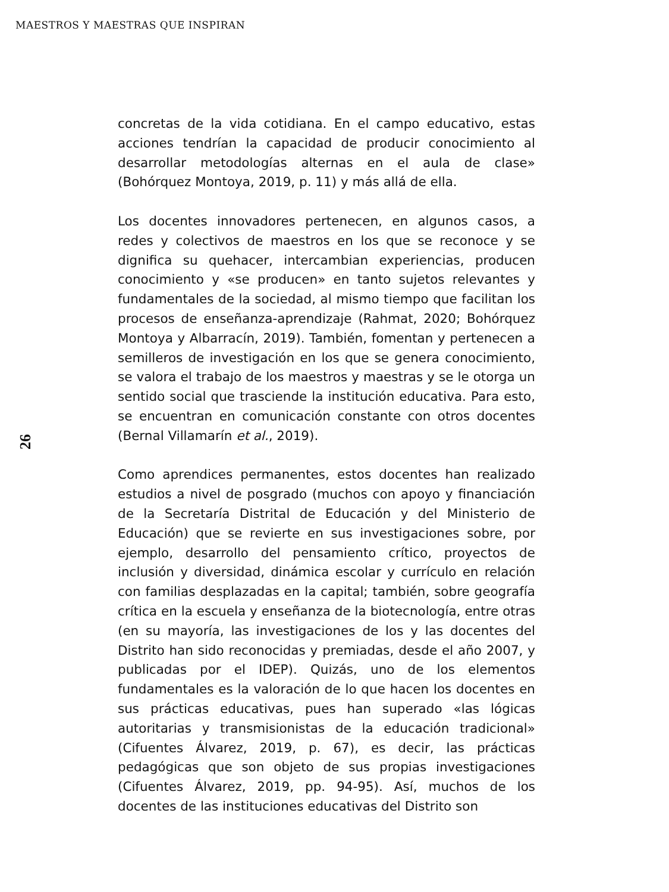MAESTROS Y MAESTRAS QUE INSPIRAN
concretas de la vida cotidiana. En el campo educativo, estas acciones tendrían la capacidad de producir conocimiento al desarrollar metodologías alternas en el aula de clase» (Bohórquez Montoya, 2019, p. 11) y más allá de ella.
Los docentes innovadores pertenecen, en algunos casos, a redes y colectivos de maestros en los que se reconoce y se dignifica su quehacer, intercambian experiencias, producen conocimiento y «se producen» en tanto sujetos relevantes y fundamentales de la sociedad, al mismo tiempo que facilitan los procesos de enseñanza-aprendizaje (Rahmat, 2020; Bohórquez Montoya y Albarracín, 2019). También, fomentan y pertenecen a semilleros de investigación en los que se genera conocimiento, se valora el trabajo de los maestros y maestras y se le otorga un sentido social que trasciende la institución educativa. Para esto, se encuentran en comunicación constante con otros docentes (Bernal Villamarín et al., 2019).
Como aprendices permanentes, estos docentes han realizado estudios a nivel de posgrado (muchos con apoyo y financiación de la Secretaría Distrital de Educación y del Ministerio de Educación) que se revierte en sus investigaciones sobre, por ejemplo, desarrollo del pensamiento crítico, proyectos de inclusión y diversidad, dinámica escolar y currículo en relación con familias desplazadas en la capital; también, sobre geografía crítica en la escuela y enseñanza de la biotecnología, entre otras (en su mayoría, las investigaciones de los y las docentes del Distrito han sido reconocidas y premiadas, desde el año 2007, y publicadas por el IDEP). Quizás, uno de los elementos fundamentales es la valoración de lo que hacen los docentes en sus prácticas educativas, pues han superado «las lógicas autoritarias y transmisionistas de la educación tradicional» (Cifuentes Álvarez, 2019, p. 67), es decir, las prácticas pedagógicas que son objeto de sus propias investigaciones (Cifuentes Álvarez, 2019, pp. 94-95). Así, muchos de los docentes de las instituciones educativas del Distrito son
26